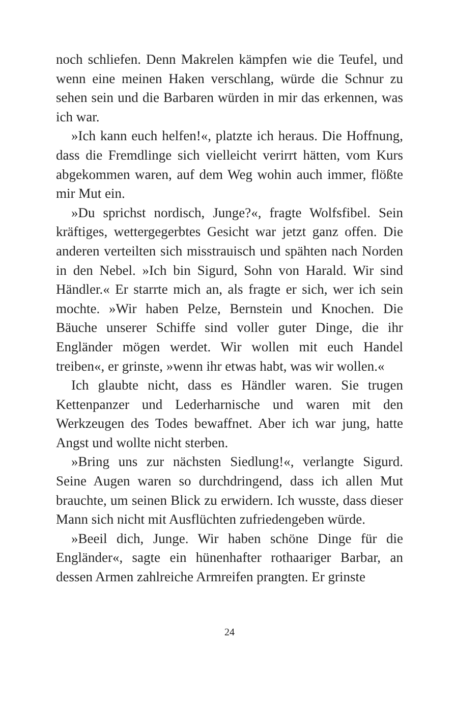noch schliefen. Denn Makrelen kämpfen wie die Teufel, und wenn eine meinen Haken verschlang, würde die Schnur zu sehen sein und die Barbaren würden in mir das erkennen, was ich war.
»Ich kann euch helfen!«, platzte ich heraus. Die Hoffnung, dass die Fremdlinge sich vielleicht verirrt hätten, vom Kurs abgekommen waren, auf dem Weg wohin auch immer, flößte mir Mut ein.
»Du sprichst nordisch, Junge?«, fragte Wolfsfibel. Sein kräftiges, wettergegerbtes Gesicht war jetzt ganz offen. Die anderen verteilten sich misstrauisch und spähten nach Norden in den Nebel. »Ich bin Sigurd, Sohn von Harald. Wir sind Händler.« Er starrte mich an, als fragte er sich, wer ich sein mochte. »Wir haben Pelze, Bernstein und Knochen. Die Bäuche unserer Schiffe sind voller guter Dinge, die ihr Engländer mögen werdet. Wir wollen mit euch Handel treiben«, er grinste, »wenn ihr etwas habt, was wir wollen.«
Ich glaubte nicht, dass es Händler waren. Sie trugen Kettenpanzer und Lederharnische und waren mit den Werkzeugen des Todes bewaffnet. Aber ich war jung, hatte Angst und wollte nicht sterben.
»Bring uns zur nächsten Siedlung!«, verlangte Sigurd. Seine Augen waren so durchdringend, dass ich allen Mut brauchte, um seinen Blick zu erwidern. Ich wusste, dass dieser Mann sich nicht mit Ausflüchten zufriedengeben würde.
»Beeil dich, Junge. Wir haben schöne Dinge für die Engländer«, sagte ein hünenhafter rothaariger Barbar, an dessen Armen zahlreiche Armreifen prangten. Er grinste
24